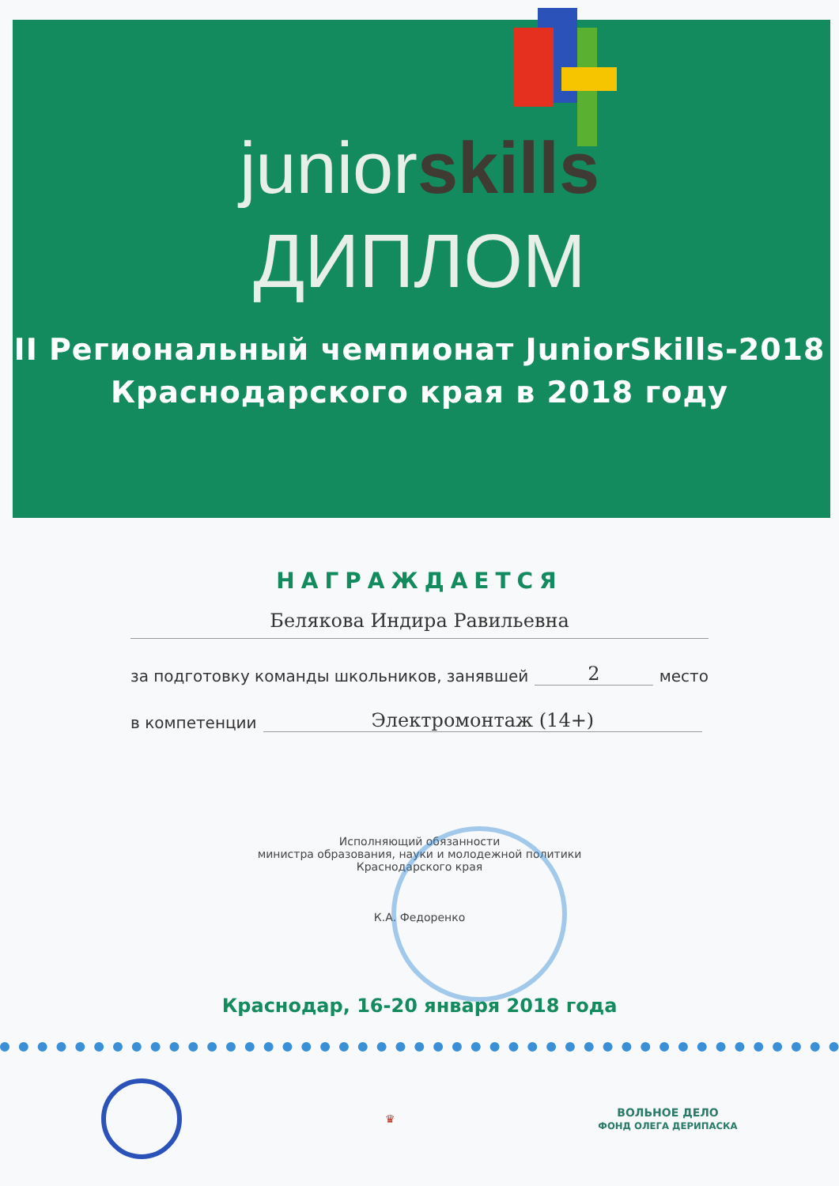juniorskills
ДИПЛОМ
II Региональный чемпионат JuniorSkills-2018
Краснодарского края в 2018 году
НАГРАЖДАЕТСЯ
Белякова Индира Равильевна
за подготовку команды школьников, занявшей 2 место
в компетенции Электромонтаж (14+)
Исполняющий обязанности
министра образования, науки и молодежной политики
Краснодарского края
К.А. Федоренко
Краснодар, 16-20 января 2018 года
♛ ВОЛЬНОЕ ДЕЛО
ФОНД ОЛЕГА ДЕРИПАСКА